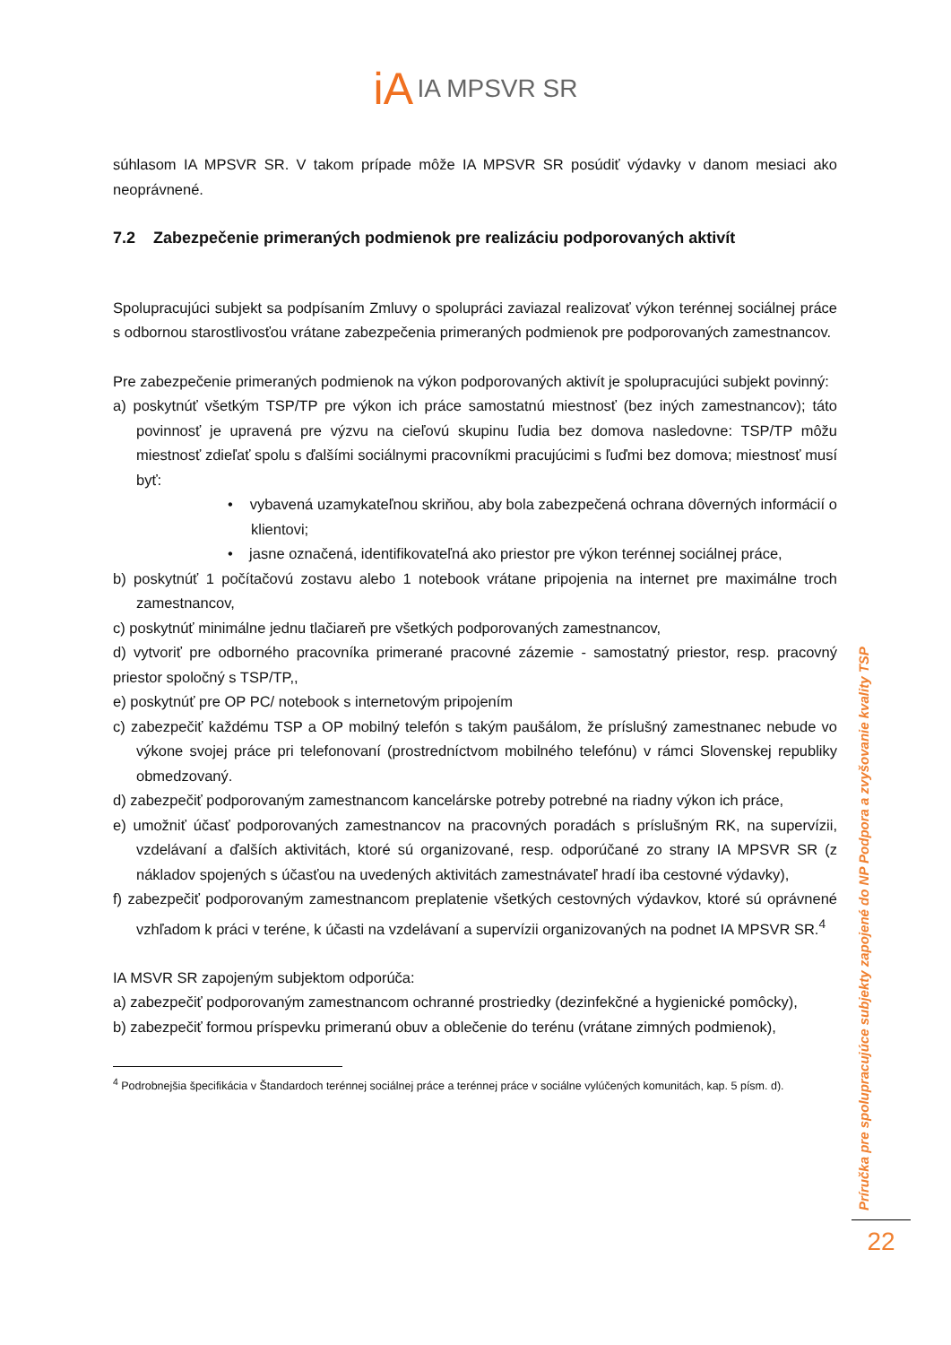iA IA MPSVR SR
súhlasom IA MPSVR SR. V takom prípade môže IA MPSVR SR posúdiť výdavky v danom mesiaci ako neoprávnené.
7.2 Zabezpečenie primeraných podmienok pre realizáciu podporovaných aktivít
Spolupracujúci subjekt sa podpísaním Zmluvy o spolupráci zaviazal realizovať výkon terénnej sociálnej práce s odbornou starostlivosťou vrátane zabezpečenia primeraných podmienok pre podporovaných zamestnancov.
Pre zabezpečenie primeraných podmienok na výkon podporovaných aktivít je spolupracujúci subjekt povinný:
a) poskytnúť všetkým TSP/TP pre výkon ich práce samostatnú miestnosť (bez iných zamestnancov); táto povinnosť je upravená pre výzvu na cieľovú skupinu ľudia bez domova nasledovne: TSP/TP môžu miestnosť zdieľať spolu s ďalšími sociálnymi pracovníkmi pracujúcimi s ľuďmi bez domova; miestnosť musí byť:
• vybavená uzamykateľnou skriňou, aby bola zabezpečená ochrana dôverných informácií o klientovi;
• jasne označená, identifikovateľná ako priestor pre výkon terénnej sociálnej práce,
b) poskytnúť 1 počítačovú zostavu alebo 1 notebook vrátane pripojenia na internet pre maximálne troch zamestnancov,
c) poskytnúť minimálne jednu tlačiareň pre všetkých podporovaných zamestnancov,
d) vytvoriť pre odborného pracovníka primerané pracovné zázemie - samostatný priestor, resp. pracovný priestor spoločný s TSP/TP,,
e) poskytnúť pre OP PC/ notebook s internetovým pripojením
c) zabezpečiť každému TSP a OP mobilný telefón s takým paušálom, že príslušný zamestnanec nebude vo výkone svojej práce pri telefonovaní (prostredníctvom mobilného telefónu) v rámci Slovenskej republiky obmedzovaný.
d) zabezpečiť podporovaným zamestnancom kancelárske potreby potrebné na riadny výkon ich práce,
e) umožniť účasť podporovaných zamestnancov na pracovných poradách s príslušným RK, na supervízii, vzdelávaní a ďalších aktivitách, ktoré sú organizované, resp. odporúčané zo strany IA MPSVR SR (z nákladov spojených s účasťou na uvedených aktivitách zamestnávateľ hradí iba cestovné výdavky),
f) zabezpečiť podporovaným zamestnancom preplatenie všetkých cestovných výdavkov, ktoré sú oprávnené vzhľadom k práci v teréne, k účasti na vzdelávaní a supervízii organizovaných na podnet IA MPSVR SR.<sup>4</sup>
IA MSVR SR zapojeným subjektom odporúča:
a) zabezpečiť podporovaným zamestnancom ochranné prostriedky (dezinfekčné a hygienické pomôcky),
b) zabezpečiť formou príspevku primeranú obuv a oblečenie do terénu (vrátane zimných podmienok),
<sup>4</sup> Podrobnejšia špecifikácia v Štandardoch terénnej sociálnej práce a terénnej práce v sociálne vylúčených komunitách, kap. 5 písm. d).
Príručka pre spolupracujúce subjekty zapojené do NP Podpora a zvyšovanie kvality TSP
22